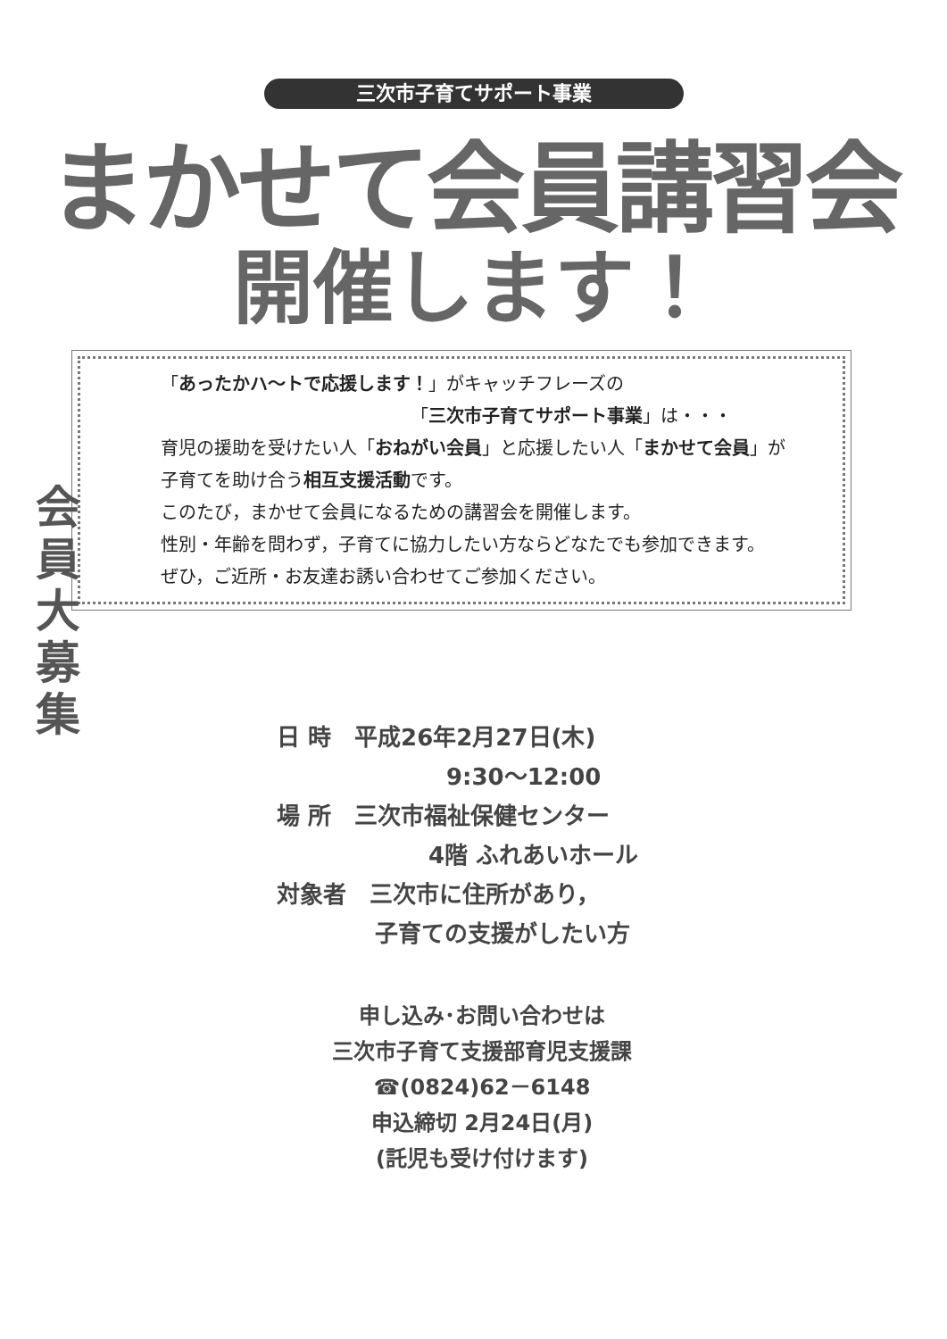三次市子育てサポート事業
まかせて会員講習会
開催します！
「あったかハ～トで応援します！」がキャッチフレーズの
「三次市子育てサポート事業」は・・・
育児の援助を受けたい人「おねがい会員」と応援したい人「まかせて会員」が
子育てを助け合う相互支援活動です。
このたび，まかせて会員になるための講習会を開催します。
性別・年齢を問わず，子育てに協力したい方ならどなたでも参加できます。
ぜひ，ご近所・お友達お誘い合わせてご参加ください。
会員大募集
日 時　平成26年2月27日(木)
9:30～12:00
場 所　三次市福祉保健センター
4階 ふれあいホール
対象者　三次市に住所があり，
子育ての支援がしたい方
申し込み･お問い合わせは
三次市子育て支援部育児支援課
☎(0824)62－6148
申込締切 2月24日(月)
(託児も受け付けます)